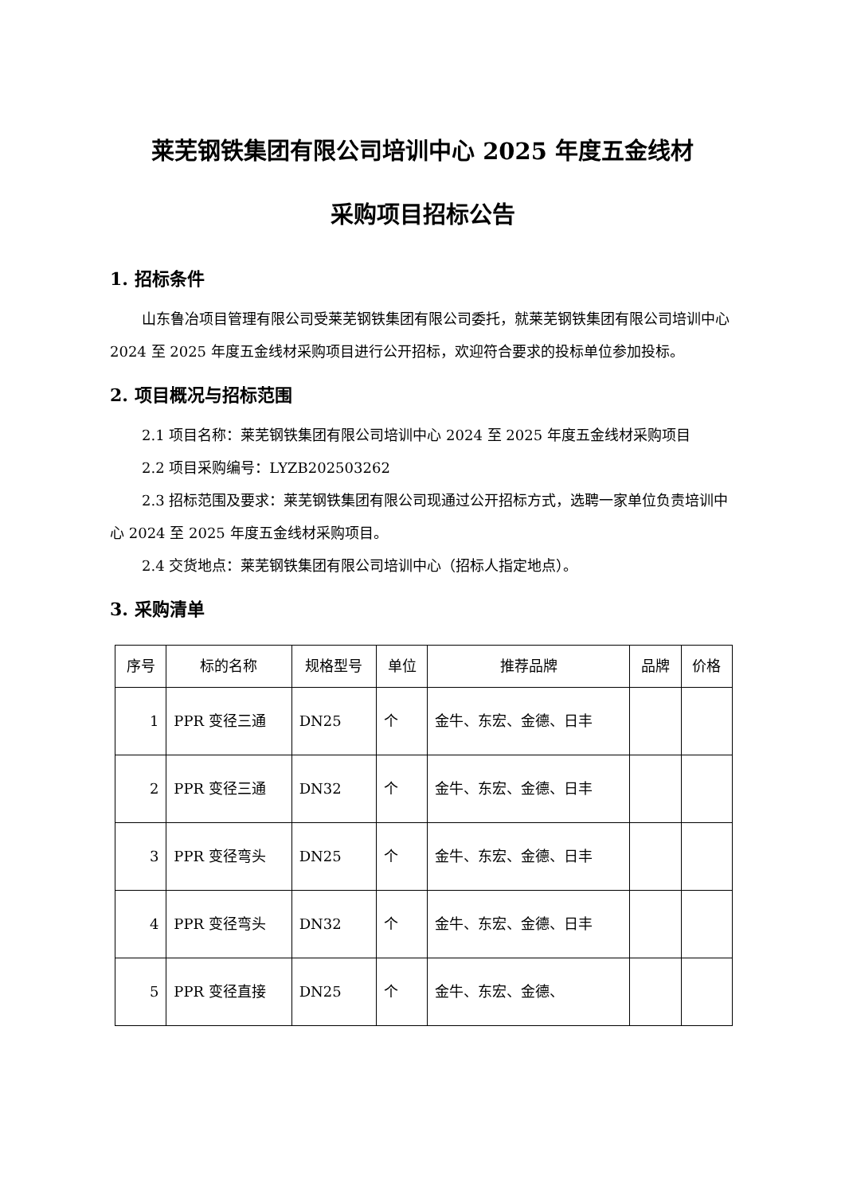莱芜钢铁集团有限公司培训中心 2025 年度五金线材
采购项目招标公告
1. 招标条件
山东鲁冶项目管理有限公司受莱芜钢铁集团有限公司委托，就莱芜钢铁集团有限公司培训中心 2024 至 2025 年度五金线材采购项目进行公开招标，欢迎符合要求的投标单位参加投标。
2. 项目概况与招标范围
2.1 项目名称：莱芜钢铁集团有限公司培训中心 2024 至 2025 年度五金线材采购项目
2.2 项目采购编号：LYZB202503262
2.3 招标范围及要求：莱芜钢铁集团有限公司现通过公开招标方式，选聘一家单位负责培训中心 2024 至 2025 年度五金线材采购项目。
2.4 交货地点：莱芜钢铁集团有限公司培训中心（招标人指定地点）。
3. 采购清单
| 序号 | 标的名称 | 规格型号 | 单位 | 推荐品牌 | 品牌 | 价格 |
| --- | --- | --- | --- | --- | --- | --- |
| 1 | PPR 变径三通 | DN25 | 个 | 金牛、东宏、金德、日丰 | | |
| 2 | PPR 变径三通 | DN32 | 个 | 金牛、东宏、金德、日丰 | | |
| 3 | PPR 变径弯头 | DN25 | 个 | 金牛、东宏、金德、日丰 | | |
| 4 | PPR 变径弯头 | DN32 | 个 | 金牛、东宏、金德、日丰 | | |
| 5 | PPR 变径直接 | DN25 | 个 | 金牛、东宏、金德、 | | |